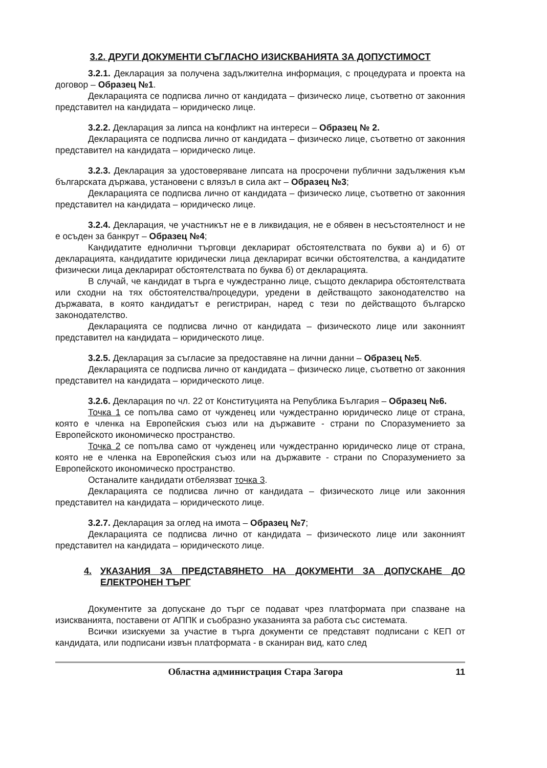3.2. ДРУГИ ДОКУМЕНТИ СЪГЛАСНО ИЗИСКВАНИЯТА ЗА ДОПУСТИМОСТ
3.2.1. Декларация за получена задължителна информация, с процедурата и проекта на договор – Образец №1.
Декларацията се подписва лично от кандидата – физическо лице, съответно от законния представител на кандидата – юридическо лице.
3.2.2. Декларация за липса на конфликт на интереси – Образец № 2.
Декларацията се подписва лично от кандидата – физическо лице, съответно от законния представител на кандидата – юридическо лице.
3.2.3. Декларация за удостоверяване липсата на просрочени публични задължения към българската държава, установени с влязъл в сила акт – Образец №3;
Декларацията се подписва лично от кандидата – физическо лице, съответно от законния представител на кандидата – юридическо лице.
3.2.4. Декларация, че участникът не е в ликвидация, не е обявен в несъстоятелност и не е осъден за банкрут – Образец №4;
Кандидатите еднолични търговци декларират обстоятелствата по букви а) и б) от декларацията, кандидатите юридически лица декларират всички обстоятелства, а кандидатите физически лица декларират обстоятелствата по буква б) от декларацията.
В случай, че кандидат в търга е чуждестранно лице, същото декларира обстоятелствата или сходни на тях обстоятелства/процедури, уредени в действащото законодателство на държавата, в която кандидатът е регистриран, наред с тези по действащото българско законодателство.
Декларацията се подписва лично от кандидата – физическото лице или законният представител на кандидата – юридическото лице.
3.2.5. Декларация за съгласие за предоставяне на лични данни – Образец №5.
Декларацията се подписва лично от кандидата – физическо лице, съответно от законния представител на кандидата – юридическото лице.
3.2.6. Декларация по чл. 22 от Конституцията на Република България – Образец №6.
Точка 1 се попълва само от чужденец или чуждестранно юридическо лице от страна, която е членка на Европейския съюз или на държавите - страни по Споразумението за Европейското икономическо пространство.
Точка 2 се попълва само от чужденец или чуждестранно юридическо лице от страна, която не е членка на Европейския съюз или на държавите - страни по Споразумението за Европейското икономическо пространство.
Останалите кандидати отбелязват точка 3.
Декларацията се подписва лично от кандидата – физическото лице или законния представител на кандидата – юридическото лице.
3.2.7. Декларация за оглед на имота – Образец №7;
Декларацията се подписва лично от кандидата – физическото лице или законният представител на кандидата – юридическото лице.
4. УКАЗАНИЯ ЗА ПРЕДСТАВЯНЕТО НА ДОКУМЕНТИ ЗА ДОПУСКАНЕ ДО ЕЛЕКТРОНЕН ТЪРГ
Документите за допускане до търг се подават чрез платформата при спазване на изискванията, поставени от АППК и съобразно указанията за работа със системата.
Всички изискуеми за участие в търга документи се представят подписани с КЕП от кандидата, или подписани извън платформата - в сканиран вид, като след
Областна администрация Стара Загора 11